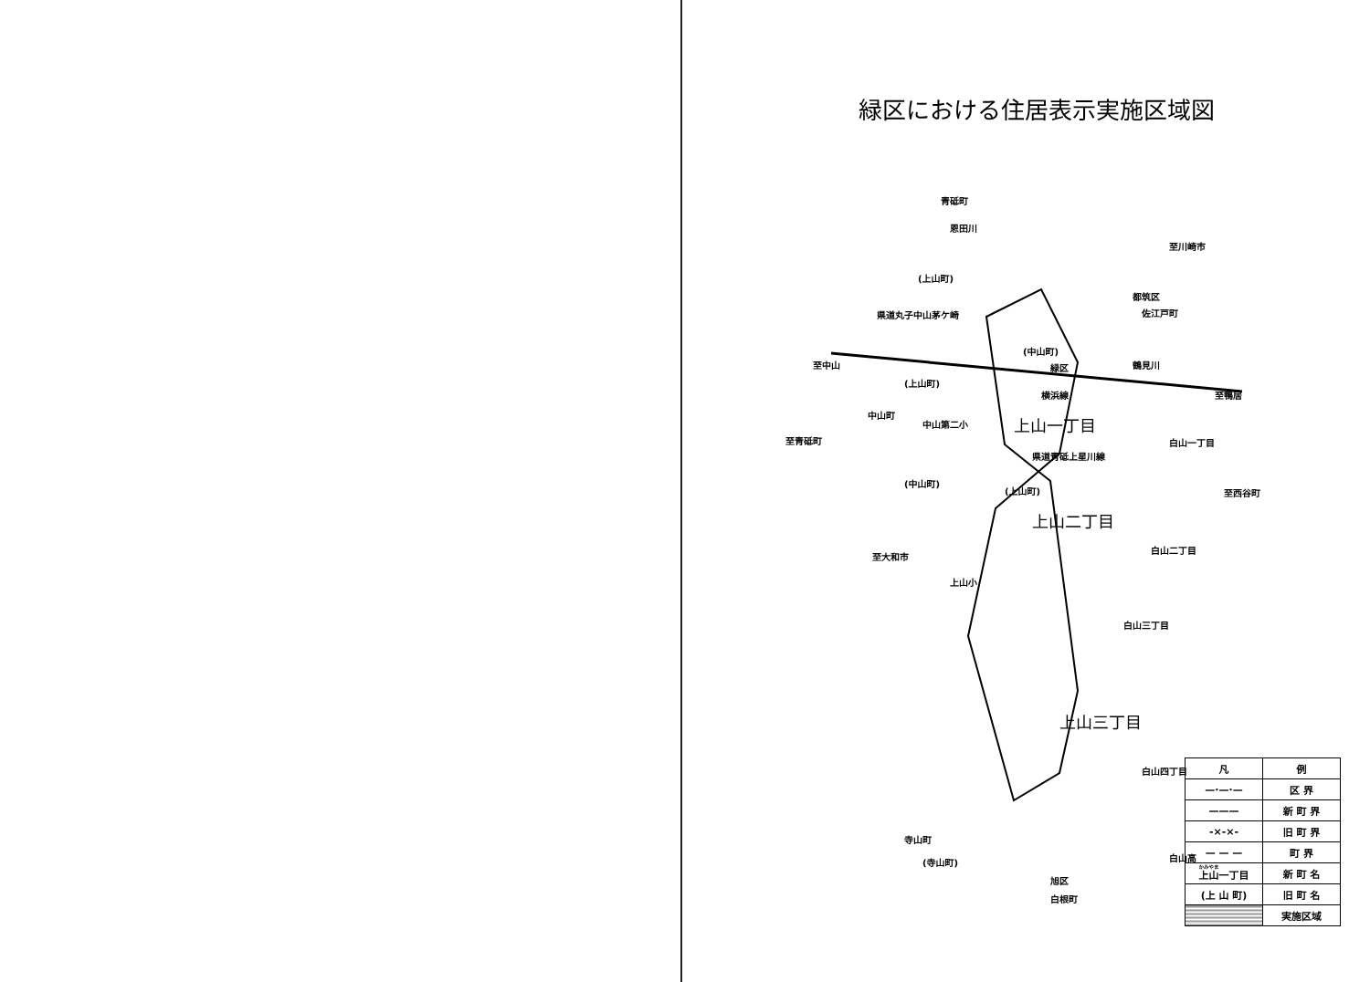緑区における住居表示実施区域図
青砥町
恩田川
至川崎市
(上山町)
都筑区
佐江戸町 県道丸子中山茅ケ崎
(中山町)
緑区 鶴見川 至中山
(上山町)
横浜線 至鴨居
中山町
中山第二小 上山一丁目
至青砥町 白山一丁目
県道青砥上星川線
(中山町)
(上山町) 至西谷町
上山二丁目
白山二丁目
至大和市
上山小
白山三丁目
上山三丁目
白山四丁目
寺山町
(寺山町) 白山高
旭区
白根町
| 凡 | 例 |
| --- | --- |
| —·—·— | 区 界 |
| ——— | 新 町 界 |
| -×-×- | 旧 町 界 |
| — — — | 町 界 |
| 上山 一丁目 | 新 町 名 |
| (上 山 町) | 旧 町 名 |
| | 実施区域 |